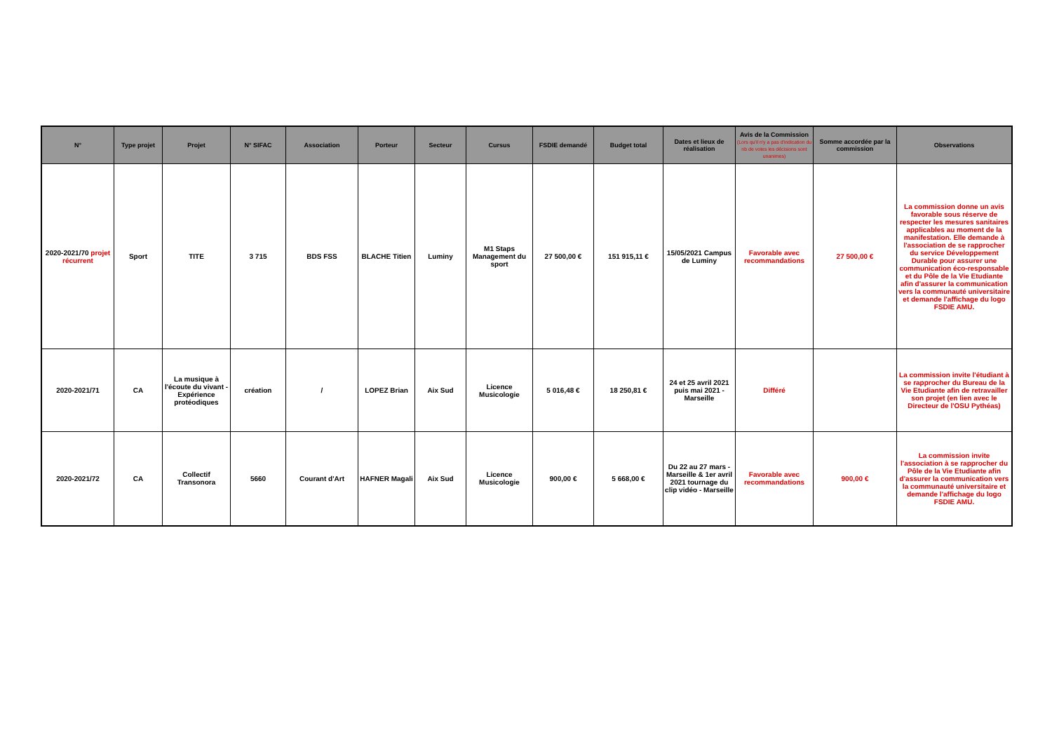| N° | Type projet | Projet | N° SIFAC | Association | Porteur | Secteur | Cursus | FSDIE demandé | Budget total | Dates et lieux de réalisation | Avis de la Commission (Lors qu'il n'y a pas d'indication du nb de votes les décisions sont unanimes) | Somme accordée par la commission | Observations |
| --- | --- | --- | --- | --- | --- | --- | --- | --- | --- | --- | --- | --- | --- |
| 2020-2021/70 projet récurrent | Sport | TITE | 3 715 | BDS FSS | BLACHE Titien | Luminy | M1 Staps Management du sport | 27 500,00 € | 151 915,11 € | 15/05/2021 Campus de Luminy | Favorable avec recommandations | 27 500,00 € | La commission donne un avis favorable sous réserve de respecter les mesures sanitaires applicables au moment de la manifestation. Elle demande à l'association de se rapprocher du service Développement Durable pour assurer une communication éco-responsable et du Pôle de la Vie Etudiante afin d'assurer la communication vers la communauté universitaire et demande l'affichage du logo FSDIE AMU. |
| 2020-2021/71 | CA | La musique à l'écoute du vivant - Expérience protéodiques | création | / | LOPEZ Brian | Aix Sud | Licence Musicologie | 5 016,48 € | 18 250,81 € | 24 et 25 avril 2021 puis mai 2021 - Marseille | Différé | | La commission invite l'étudiant à se rapprocher du Bureau de la Vie Etudiante afin de retravailler son projet (en lien avec le Directeur de l'OSU Pythéas) |
| 2020-2021/72 | CA | Collectif Transonora | 5660 | Courant d'Art | HAFNER Magali | Aix Sud | Licence Musicologie | 900,00 € | 5 668,00 € | Du 22 au 27 mars - Marseille & 1er avril 2021 tournage du clip vidéo - Marseille | Favorable avec recommandations | 900,00 € | La commission invite l'association à se rapprocher du Pôle de la Vie Etudiante afin d'assurer la communication vers la communauté universitaire et demande l'affichage du logo FSDIE AMU. |